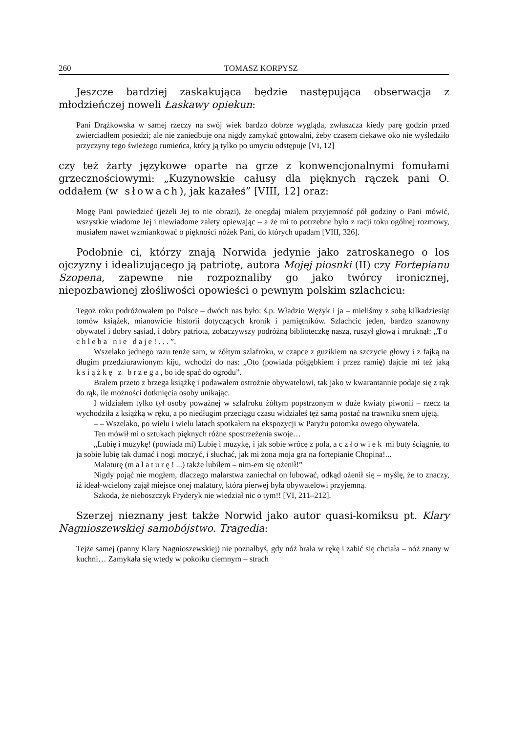260 TOMASZ KORPYSZ
Jeszcze bardziej zaskakująca będzie następująca obserwacja z młodzieńczej noweli Łaskawy opiekun:
Pani Drążkowska w samej rzeczy na swój wiek bardzo dobrze wygląda, zwłaszcza kiedy parę godzin przed zwierciadłem posiedzi; ale nie zaniedbuje ona nigdy zamykać gotowalni, żeby czasem ciekawe oko nie wyśledziło przyczyny tego świeżego rumieńca, który ją tylko po umyciu odstępuje [VI, 12]
czy też żarty językowe oparte na grze z konwencjonalnymi fomułami grzecznościowymi: „Kuzynowskie całusy dla pięknych rączek pani O. oddałem (w słowach), jak kazałeś” [VIII, 12] oraz:
Mogę Pani powiedzieć (jeżeli Jej to nie obrazi), że onegdaj miałem przyjemność pół godziny o Pani mówić, wszystkie wiadome Jej i niewiadome zalety opiewając – a że mi to potrzebne było z racji toku ogólnej rozmowy, musiałem nawet wzmiankować o piękności nóżek Pani, do których upadam [VIII, 326].
Podobnie ci, którzy znają Norwida jedynie jako zatroskanego o los ojczyzny i idealizującego ją patriotę, autora Mojej piosnki (II) czy Fortepianu Szopena, zapewne nie rozpoznaliby go jako twórcy ironicznej, niepozbawionej złośliwości opowieści o pewnym polskim szlachcicu:
Tegoż roku podróżowałem po Polsce – dwóch nas było: ś.p. Władzio Wężyk i ja – mieliśmy z sobą kilkadziesiąt tomów książek, mianowicie historii dotyczących kronik i pamiętników. Szlachcic jeden, bardzo szanowny obywatel i dobry sąsiad, i dobry patriota, zobaczywszy podróżną biblioteczkę naszą, ruszył głową i mruknął: „To chleba nie daje!...”.
Wszelako jednego razu tenże sam, w żółtym szlafroku, w czapce z guzikiem na szczycie głowy i z fajką na długim przedziurawionym kiju, wchodzi do nas: „Oto (powiada półgębkiem i przez ramię) dajcie mi też jaką książkę z brzega, bo idę spać do ogrodu”.
Brałem przeto z brzega książkę i podawałem ostrożnie obywatelowi, tak jako w kwarantannie podaje się z rąk do rąk, ile możności dotknięcia osoby unikając.
I widziałem tylko tył osoby poważnej w szlafroku żółtym popstrzonym w duże kwiaty piwonii – rzecz ta wychodziła z książką w ręku, a po niedługim przeciągu czasu widziałeś tęż samą postać na trawniku snem ujętą.
– – Wszelako, po wielu i wielu latach spotkałem na ekspozycji w Paryżu potomka owego obywatela.
Ten mówił mi o sztukach pięknych różne spostrzeżenia swoje…
„Lubię i muzykę! (powiada mi) Lubię i muzykę, i jak sobie wrócę z pola, a człowiek mi buty ściągnie, to ja sobie lubię tak dumać i nogi moczyć, i słuchać, jak mi żona moja gra na fortepianie Chopina!...
Malaturę (malaturę!...) także lubiłem – nim-em się ożenił!”
Nigdy pojąć nie mogłem, dlaczego malarstwa zaniechał on lubować, odkąd ożenił się – myślę, że to znaczy, iż ideał-wcielony zajął miejsce onej malatury, która pierwej była obywatelowi przyjemną.
Szkoda, że nieboszczyk Fryderyk nie wiedział nic o tym!! [VI, 211–212].
Szerzej nieznany jest także Norwid jako autor quasi-komiksu pt. Klary Nagnioszewskiej samobójstwo. Tragedia:
Tejże samej (panny Klary Nagnioszewskiej) nie poznałbyś, gdy nóż brała w rękę i zabić się chciała – nóż znany w kuchni… Zamykała się wtedy w pokoiku ciemnym – strach